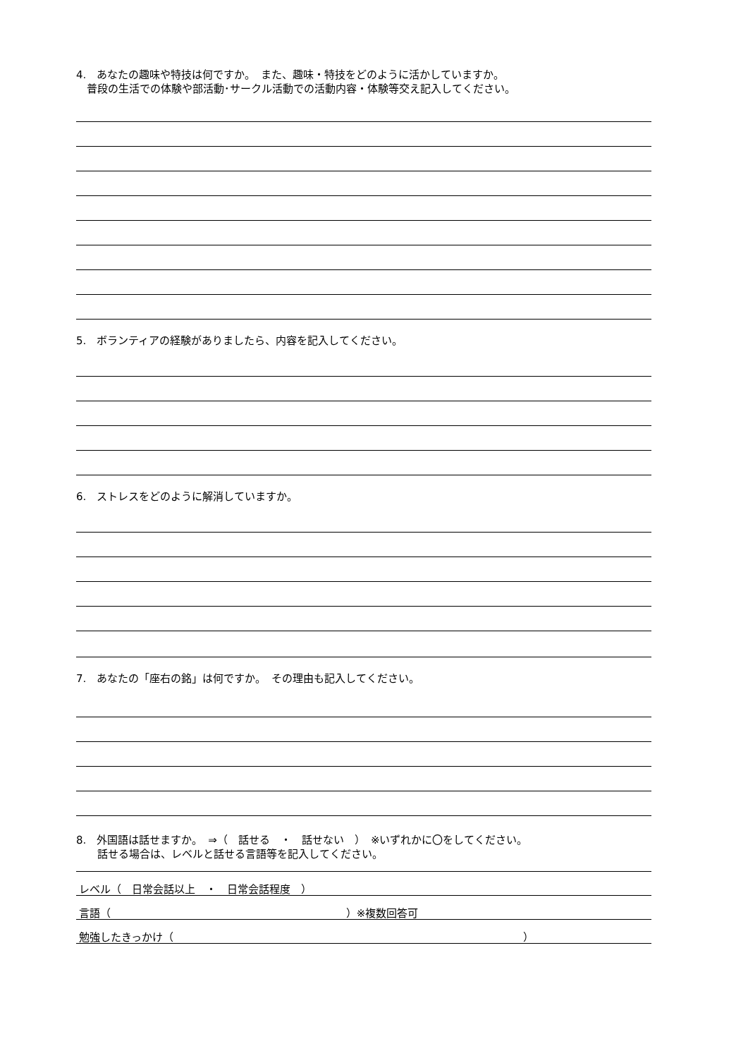4.　あなたの趣味や特技は何ですか。　また、趣味・特技をどのように活かしていますか。
　普段の生活での体験や部活動･サークル活動での活動内容・体験等交え記入してください。
5.　ボランティアの経験がありましたら、内容を記入してください。
6.　ストレスをどのように解消していますか。
7.　あなたの「座右の銘」は何ですか。　その理由も記入してください。
8.　外国語は話せますか。　⇒（　話せる　・　話せない　）　※いずれかに〇をしてください。
　　話せる場合は、レベルと話せる言語等を記入してください。
レベル（　日常会話以上　・　日常会話程度　）
言語（ ）※複数回答可
勉強したきっかけ（ ）